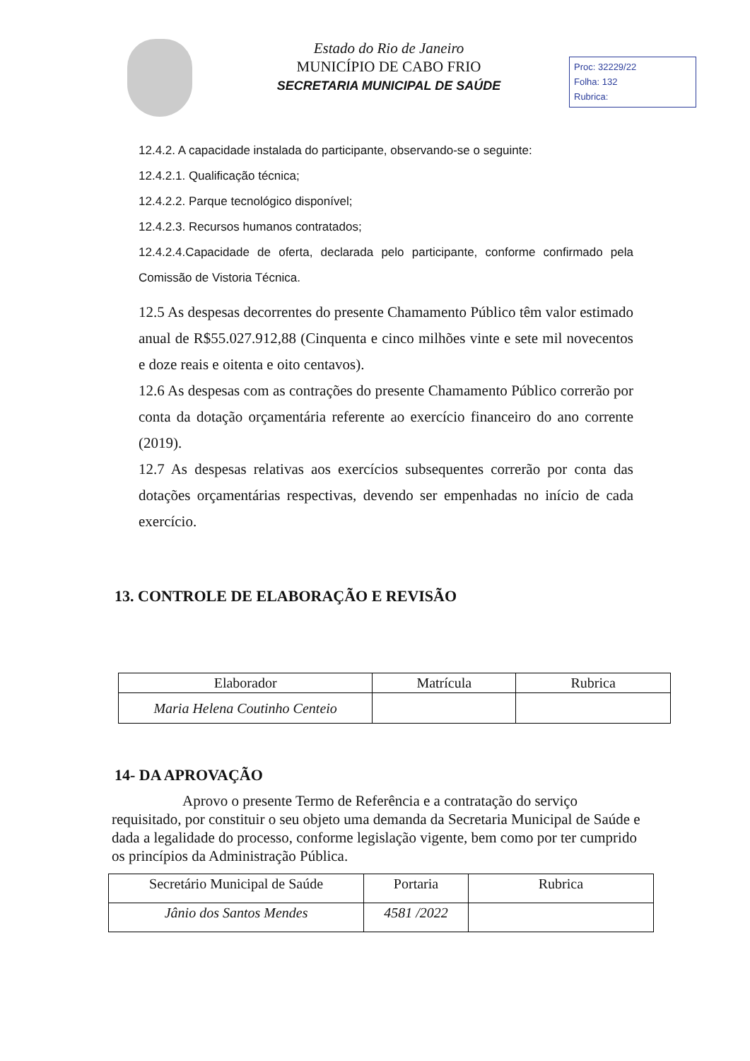Estado do Rio de Janeiro
MUNICÍPIO DE CABO FRIO
SECRETARIA MUNICIPAL DE SAÚDE
Proc: 32229/22
Folha: 132
Rubrica:
12.4.2. A capacidade instalada do participante, observando-se o seguinte:
12.4.2.1. Qualificação técnica;
12.4.2.2. Parque tecnológico disponível;
12.4.2.3. Recursos humanos contratados;
12.4.2.4.Capacidade de oferta, declarada pelo participante, conforme confirmado pela Comissão de Vistoria Técnica.
12.5 As despesas decorrentes do presente Chamamento Público têm valor estimado anual de R$55.027.912,88 (Cinquenta e cinco milhões vinte e sete mil novecentos e doze reais e oitenta e oito centavos).
12.6 As despesas com as contrações do presente Chamamento Público correrão por conta da dotação orçamentária referente ao exercício financeiro do ano corrente (2019).
12.7 As despesas relativas aos exercícios subsequentes correrão por conta das dotações orçamentárias respectivas, devendo ser empenhadas no início de cada exercício.
13. CONTROLE DE ELABORAÇÃO E REVISÃO
| Elaborador | Matrícula | Rubrica |
| --- | --- | --- |
| Maria Helena Coutinho Centeio | | |
14- DA APROVAÇÃO
Aprovo o presente Termo de Referência e a contratação do serviço requisitado, por constituir o seu objeto uma demanda da Secretaria Municipal de Saúde e dada a legalidade do processo, conforme legislação vigente, bem como por ter cumprido os princípios da Administração Pública.
| Secretário Municipal de Saúde | Portaria | Rubrica |
| Jânio dos Santos Mendes | 4581 /2022 | |